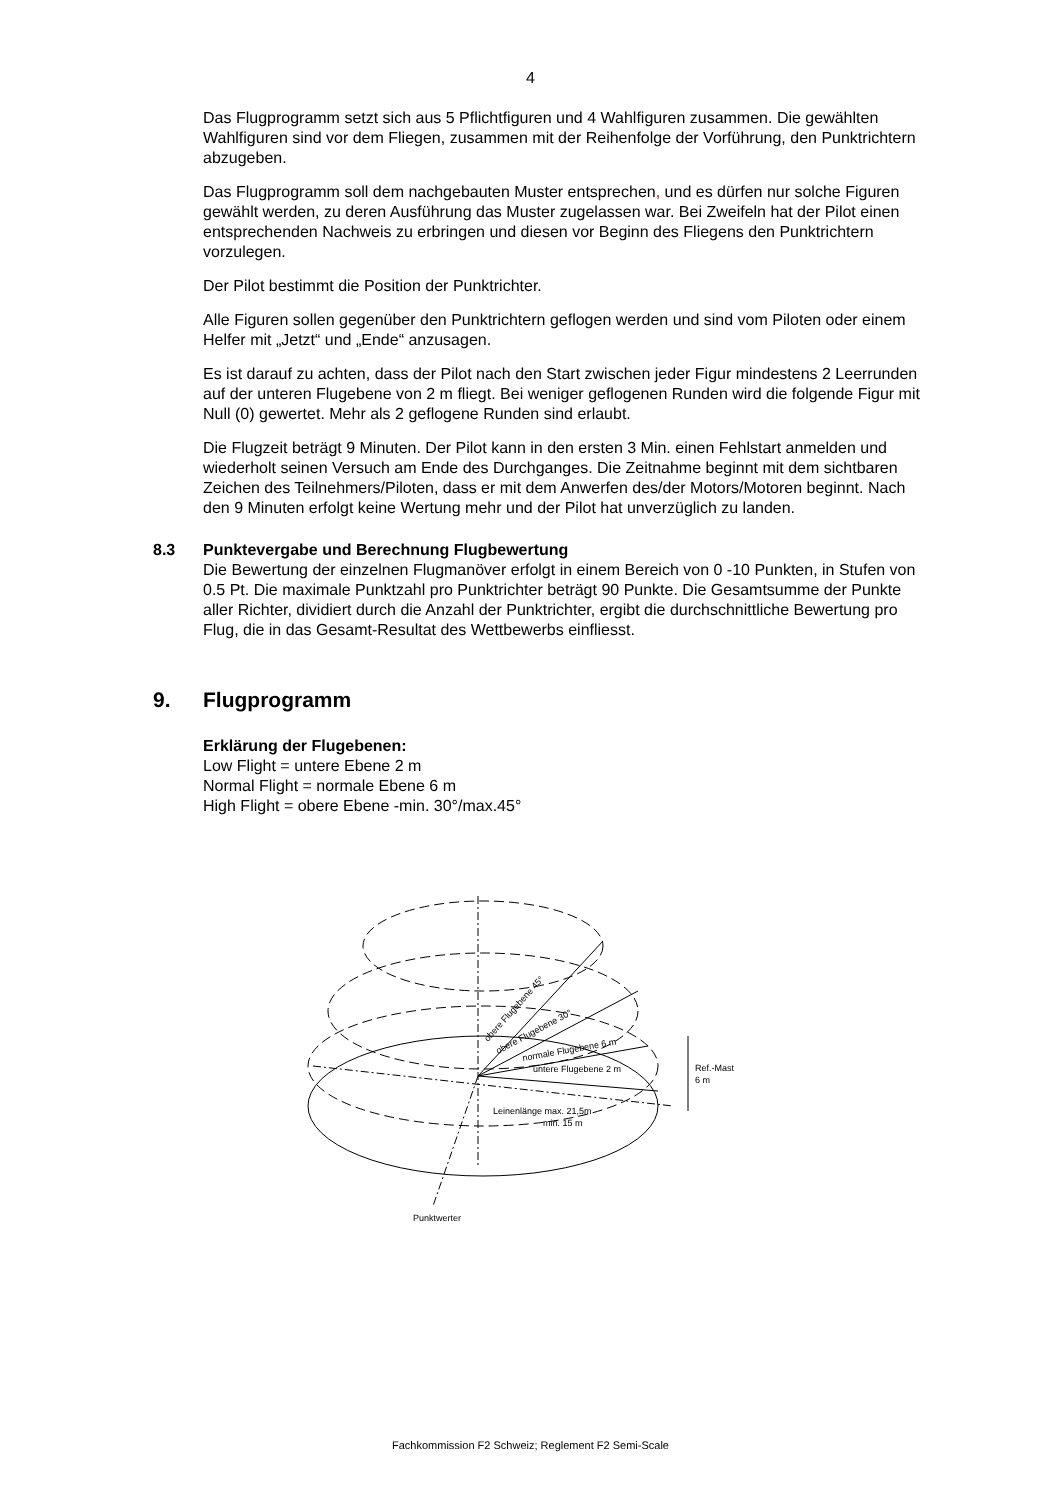4
Das Flugprogramm setzt sich aus 5 Pflichtfiguren und 4 Wahlfiguren zusammen. Die gewählten Wahlfiguren sind vor dem Fliegen, zusammen mit der Reihenfolge der Vorführung, den Punktrichtern abzugeben.
Das Flugprogramm soll dem nachgebauten Muster entsprechen, und es dürfen nur solche Figuren gewählt werden, zu deren Ausführung das Muster zugelassen war. Bei Zweifeln hat der Pilot einen entsprechenden Nachweis zu erbringen und diesen vor Beginn des Fliegens den Punktrichtern vorzulegen.
Der Pilot bestimmt die Position der Punktrichter.
Alle Figuren sollen gegenüber den Punktrichtern geflogen werden und sind vom Piloten oder einem Helfer mit „Jetzt“ und „Ende“ anzusagen.
Es ist darauf zu achten, dass der Pilot nach den Start zwischen jeder Figur mindestens 2 Leerrunden auf der unteren Flugebene von 2 m fliegt. Bei weniger geflogenen Runden wird die folgende Figur mit Null (0) gewertet. Mehr als 2 geflogene Runden sind erlaubt.
Die Flugzeit beträgt 9 Minuten. Der Pilot kann in den ersten 3 Min. einen Fehlstart anmelden und wiederholt seinen Versuch am Ende des Durchganges. Die Zeitnahme beginnt mit dem sichtbaren Zeichen des Teilnehmers/Piloten, dass er mit dem Anwerfen des/der Motors/Motoren beginnt. Nach den 9 Minuten erfolgt keine Wertung mehr und der Pilot hat unverzüglich zu landen.
8.3 Punktevergabe und Berechnung Flugbewertung
Die Bewertung der einzelnen Flugmanöver erfolgt in einem Bereich von 0 -10 Punkten, in Stufen von 0.5 Pt. Die maximale Punktzahl pro Punktrichter beträgt 90 Punkte. Die Gesamtsumme der Punkte aller Richter, dividiert durch die Anzahl der Punktrichter, ergibt die durchschnittliche Bewertung pro Flug, die in das Gesamt-Resultat des Wettbewerbs einfliesst.
9. Flugprogramm
Erklärung der Flugebenen:
Low Flight = untere Ebene 2 m
Normal Flight = normale Ebene 6 m
High Flight = obere Ebene -min. 30°/max.45°
obere Flugebene 45°
obere Flugebene 30°
normale Flugebene 6 m
untere Flugebene 2 m
Ref.-Mast
6 m
Leinenlänge max. 21,5m
min. 15 m
Punktwerter
Fachkommission F2 Schweiz; Reglement F2 Semi-Scale